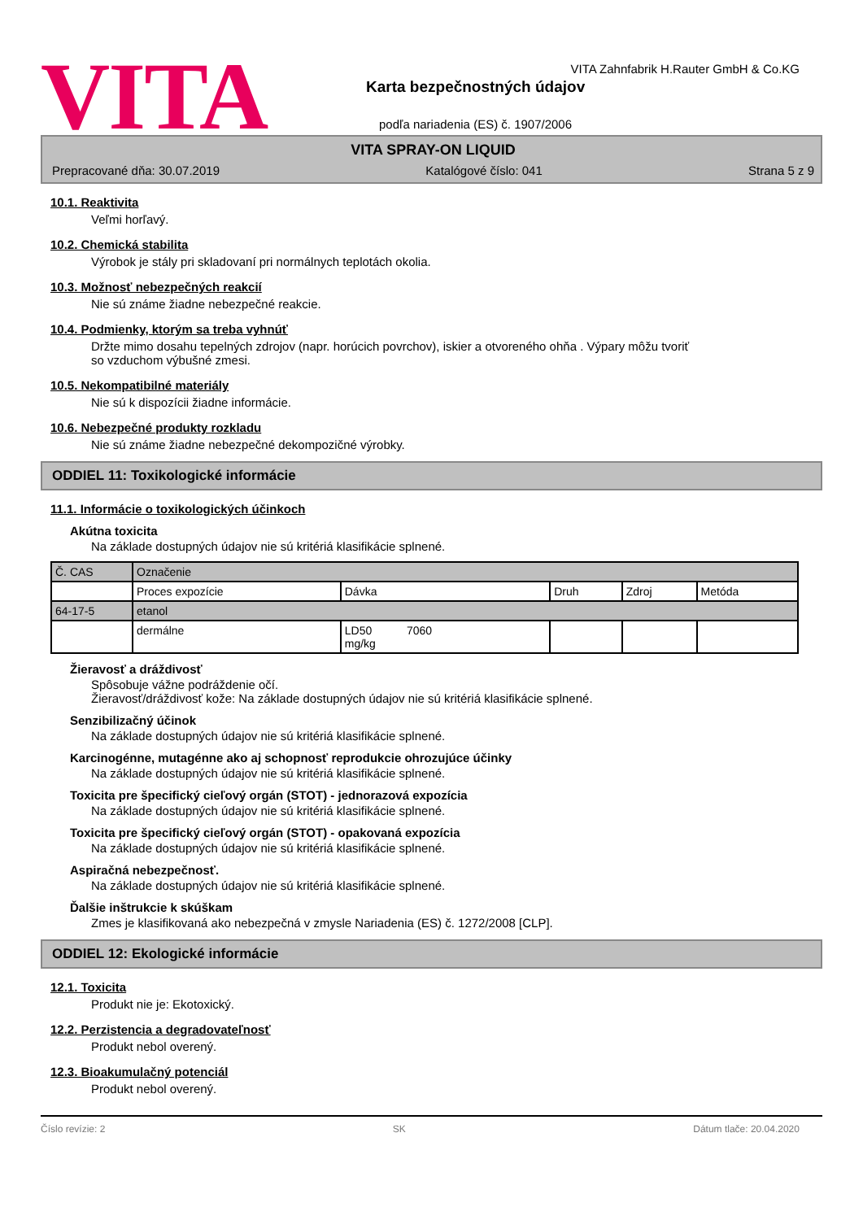VITA
VITA Zahnfabrik H.Rauter GmbH & Co.KG
Karta bezpečnostných údajov
podľa nariadenia (ES) č. 1907/2006
VITA SPRAY-ON LIQUID
Prepracované dňa: 30.07.2019 Katalógové číslo: 041 Strana 5 z 9
10.1. Reaktivita
Veľmi horľavý.
10.2. Chemická stabilita
Výrobok je stály pri skladovaní pri normálnych teplotách okolia.
10.3. Možnosť nebezpečných reakcií
Nie sú známe žiadne nebezpečné reakcie.
10.4. Podmienky, ktorým sa treba vyhnúť
Držte mimo dosahu tepelných zdrojov (napr. horúcich povrchov), iskier a otvoreného ohňa . Výpary môžu tvoriť
so vzduchom výbušné zmesi.
10.5. Nekompatibilné materiály
Nie sú k dispozícii žiadne informácie.
10.6. Nebezpečné produkty rozkladu
Nie sú známe žiadne nebezpečné dekompozičné výrobky.
ODDIEL 11: Toxikologické informácie
11.1. Informácie o toxikologických účinkoch
Akútna toxicita
Na základe dostupných údajov nie sú kritériá klasifikácie splnené.
| Č. CAS | Označenie | | | | |
| | Proces expozície | Dávka | Druh | Zdroj | Metóda |
| 64-17-5 | etanol | | | | |
| | dermálne | LD50 7060 mg/kg | | | |
Žieravosť a dráždivosť
Spôsobuje vážne podráždenie očí.
Žieravosť/dráždivosť kože: Na základe dostupných údajov nie sú kritériá klasifikácie splnené.
Senzibilizačný účinok
Na základe dostupných údajov nie sú kritériá klasifikácie splnené.
Karcinogénne, mutagénne ako aj schopnosť reprodukcie ohrozujúce účinky
Na základe dostupných údajov nie sú kritériá klasifikácie splnené.
Toxicita pre špecifický cieľový orgán (STOT) - jednorazová expozícia
Na základe dostupných údajov nie sú kritériá klasifikácie splnené.
Toxicita pre špecifický cieľový orgán (STOT) - opakovaná expozícia
Na základe dostupných údajov nie sú kritériá klasifikácie splnené.
Aspiračná nebezpečnosť.
Na základe dostupných údajov nie sú kritériá klasifikácie splnené.
Ďalšie inštrukcie k skúškam
Zmes je klasifikovaná ako nebezpečná v zmysle Nariadenia (ES) č. 1272/2008 [CLP].
ODDIEL 12: Ekologické informácie
12.1. Toxicita
Produkt nie je: Ekotoxický.
12.2. Perzistencia a degradovateľnosť
Produkt nebol overený.
12.3. Bioakumulačný potenciál
Produkt nebol overený.
Číslo revízie: 2 SK Dátum tlače: 20.04.2020